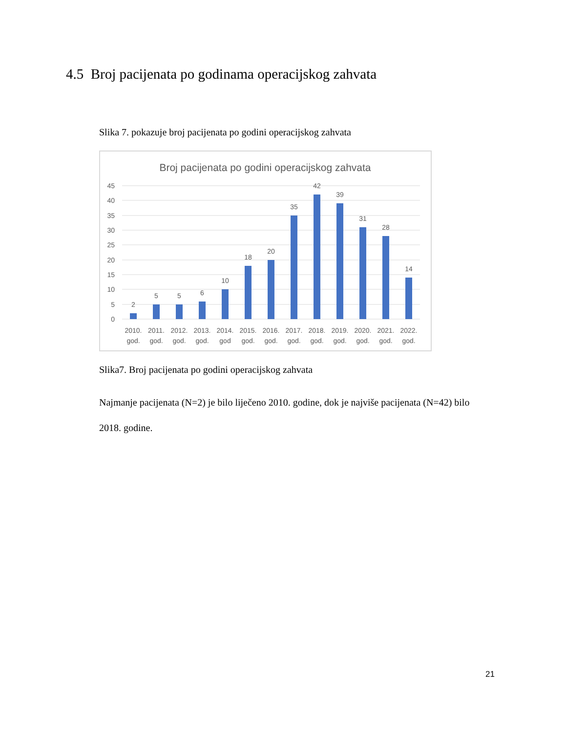4.5 Broj pacijenata po godinama operacijskog zahvata
Slika 7. pokazuje broj pacijenata po godini operacijskog zahvata
Broj pacijenata po godini operacijskog zahvata
45
40
35
30
25
20
15
10
5
0
2
5
5
6
10
18
20
35
42
39
31
28
14
2010.
god.
2011.
god.
2012.
god.
2013.
god.
2014.
god
2015.
god.
2016.
god.
2017.
god.
2018.
god.
2019.
god.
2020.
god.
2021.
god.
2022.
god.
Slika7. Broj pacijenata po godini operacijskog zahvata
Najmanje pacijenata (N=2) je bilo liječeno 2010. godine, dok je najviše pacijenata (N=42) bilo 2018. godine.
21